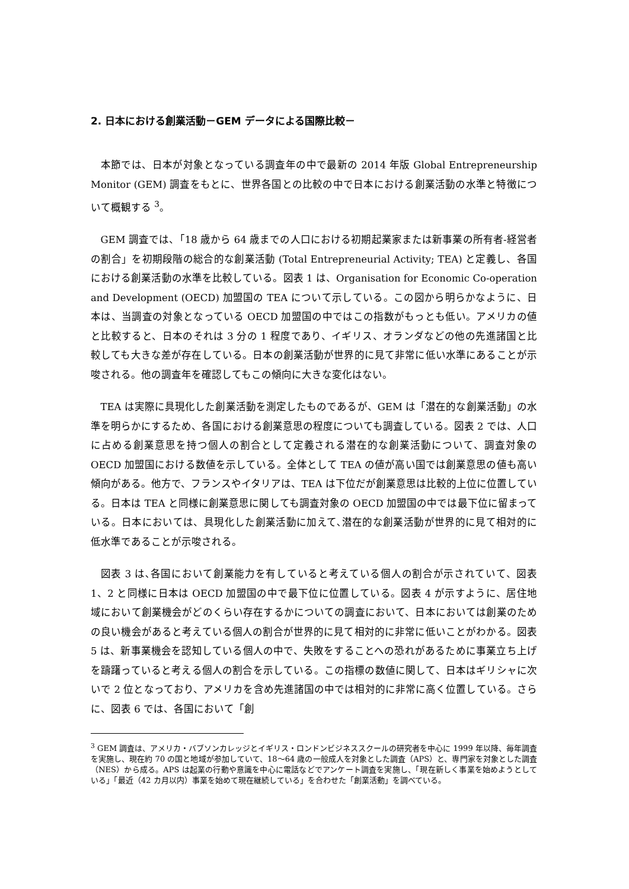2. 日本における創業活動－GEM データによる国際比較－
本節では、日本が対象となっている調査年の中で最新の 2014 年版 Global Entrepreneurship Monitor (GEM) 調査をもとに、世界各国との比較の中で日本における創業活動の水準と特徴について概観する <sup>3</sup>。
GEM 調査では、「18 歳から 64 歳までの人口における初期起業家または新事業の所有者-経営者の割合」を初期段階の総合的な創業活動 (Total Entrepreneurial Activity; TEA) と定義し、各国における創業活動の水準を比較している。図表 1 は、Organisation for Economic Co-operation and Development (OECD) 加盟国の TEA について示している。この図から明らかなように、日本は、当調査の対象となっている OECD 加盟国の中ではこの指数がもっとも低い。アメリカの値と比較すると、日本のそれは 3 分の 1 程度であり、イギリス、オランダなどの他の先進諸国と比較しても大きな差が存在している。日本の創業活動が世界的に見て非常に低い水準にあることが示唆される。他の調査年を確認してもこの傾向に大きな変化はない。
TEA は実際に具現化した創業活動を測定したものであるが、GEM は「潜在的な創業活動」の水準を明らかにするため、各国における創業意思の程度についても調査している。図表 2 では、人口に占める創業意思を持つ個人の割合として定義される潜在的な創業活動について、調査対象の OECD 加盟国における数値を示している。全体として TEA の値が高い国では創業意思の値も高い傾向がある。他方で、フランスやイタリアは、TEA は下位だが創業意思は比較的上位に位置している。日本は TEA と同様に創業意思に関しても調査対象の OECD 加盟国の中では最下位に留まっている。日本においては、具現化した創業活動に加えて､潜在的な創業活動が世界的に見て相対的に低水準であることが示唆される。
図表 3 は､各国において創業能力を有していると考えている個人の割合が示されていて、図表 1、2 と同様に日本は OECD 加盟国の中で最下位に位置している。図表 4 が示すように、居住地域において創業機会がどのくらい存在するかについての調査において、日本においては創業のための良い機会があると考えている個人の割合が世界的に見て相対的に非常に低いことがわかる。図表 5 は、新事業機会を認知している個人の中で、失敗をすることへの恐れがあるために事業立ち上げを躊躇っていると考える個人の割合を示している。この指標の数値に関して、日本はギリシャに次いで 2 位となっており、アメリカを含め先進諸国の中では相対的に非常に高く位置している。さらに、図表 6 では、各国において「創
<sup>3</sup> GEM 調査は、アメリカ・バブソンカレッジとイギリス・ロンドンビジネススクールの研究者を中心に 1999 年以降、毎年調査を実施し、現在約 70 の国と地域が参加していて、18～64 歳の一般成人を対象とした調査（APS）と、専門家を対象とした調査（NES）から成る。APS は起業の行動や意識を中心に電話などでアンケート調査を実施し、「現在新しく事業を始めようとしている」「最近（42 カ月以内）事業を始めて現在継続している」を合わせた「創業活動」を調べている。